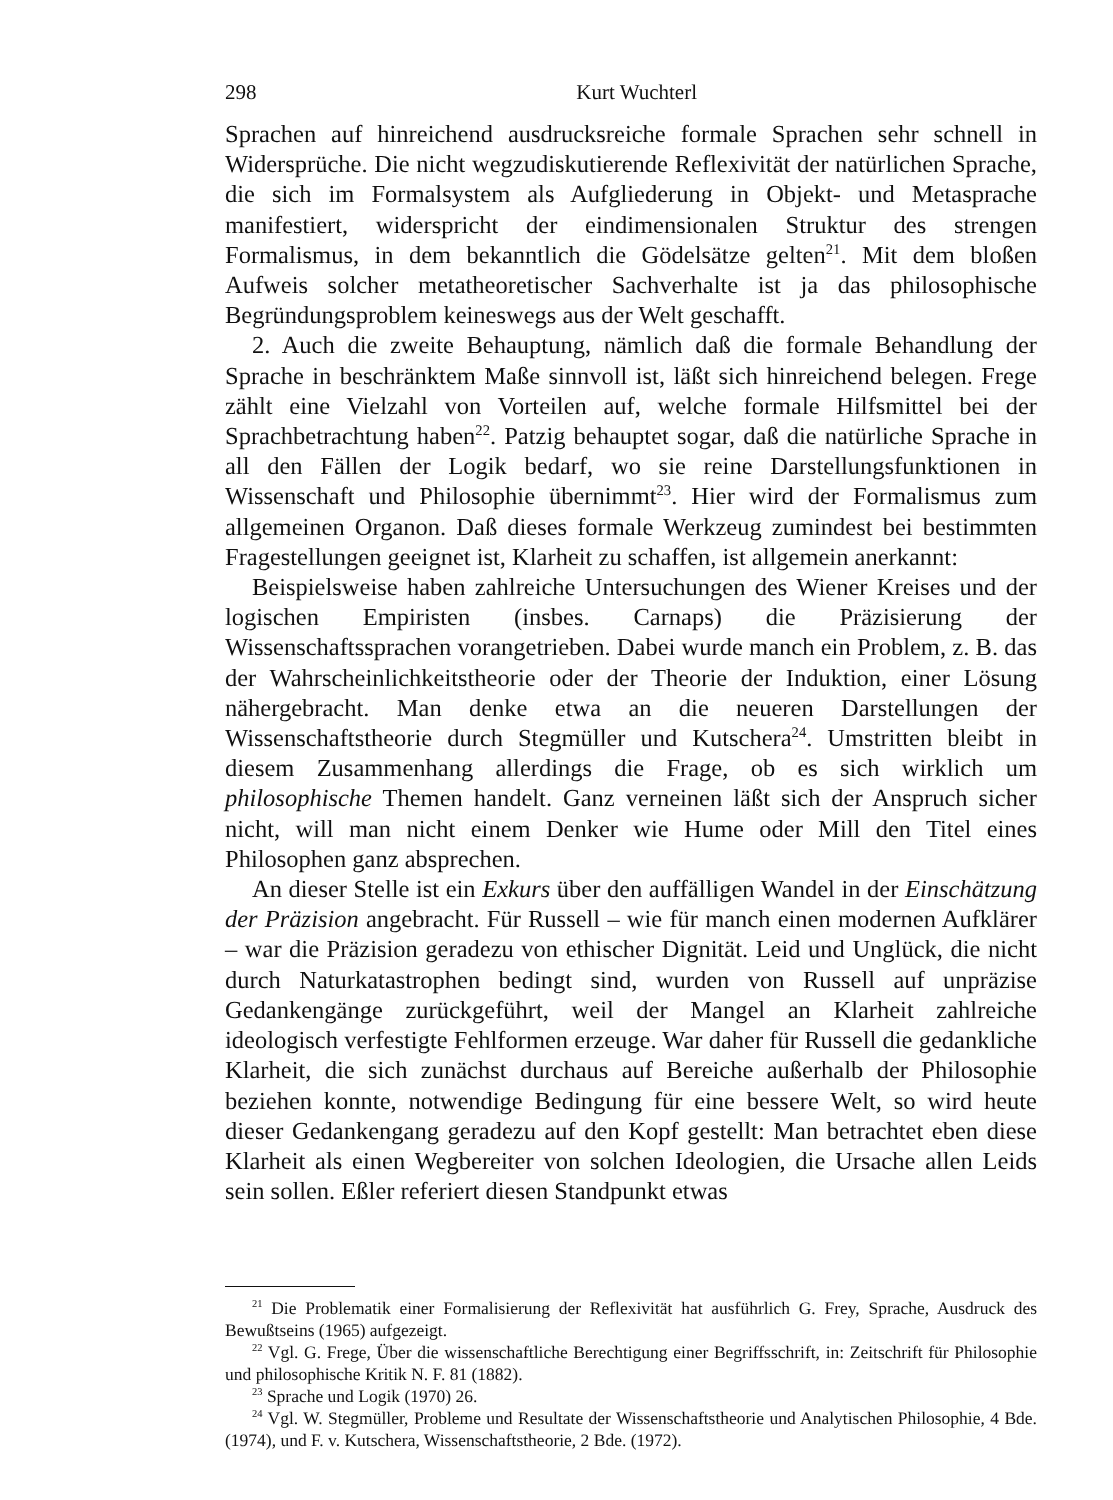298 Kurt Wuchterl
Sprachen auf hinreichend ausdrucksreiche formale Sprachen sehr schnell in Widersprüche. Die nicht wegzudiskutierende Reflexivität der natürlichen Sprache, die sich im Formalsystem als Aufgliederung in Objekt- und Metasprache manifestiert, widerspricht der eindimensionalen Struktur des strengen Formalismus, in dem bekanntlich die Gödelsätze gelten<sup>21</sup>. Mit dem bloßen Aufweis solcher metatheoretischer Sachverhalte ist ja das philosophische Begründungsproblem keineswegs aus der Welt geschafft.
2. Auch die zweite Behauptung, nämlich daß die formale Behandlung der Sprache in beschränktem Maße sinnvoll ist, läßt sich hinreichend belegen. Frege zählt eine Vielzahl von Vorteilen auf, welche formale Hilfsmittel bei der Sprachbetrachtung haben<sup>22</sup>. Patzig behauptet sogar, daß die natürliche Sprache in all den Fällen der Logik bedarf, wo sie reine Darstellungsfunktionen in Wissenschaft und Philosophie übernimmt<sup>23</sup>. Hier wird der Formalismus zum allgemeinen Organon. Daß dieses formale Werkzeug zumindest bei bestimmten Fragestellungen geeignet ist, Klarheit zu schaffen, ist allgemein anerkannt:
Beispielsweise haben zahlreiche Untersuchungen des Wiener Kreises und der logischen Empiristen (insbes. Carnaps) die Präzisierung der Wissenschaftssprachen vorangetrieben. Dabei wurde manch ein Problem, z. B. das der Wahrscheinlichkeitstheorie oder der Theorie der Induktion, einer Lösung nähergebracht. Man denke etwa an die neueren Darstellungen der Wissenschaftstheorie durch Stegmüller und Kutschera<sup>24</sup>. Umstritten bleibt in diesem Zusammenhang allerdings die Frage, ob es sich wirklich um philosophische Themen handelt. Ganz verneinen läßt sich der Anspruch sicher nicht, will man nicht einem Denker wie Hume oder Mill den Titel eines Philosophen ganz absprechen.
An dieser Stelle ist ein Exkurs über den auffälligen Wandel in der Einschätzung der Präzision angebracht. Für Russell – wie für manch einen modernen Aufklärer – war die Präzision geradezu von ethischer Dignität. Leid und Unglück, die nicht durch Naturkatastrophen bedingt sind, wurden von Russell auf unpräzise Gedankengänge zurückgeführt, weil der Mangel an Klarheit zahlreiche ideologisch verfestigte Fehlformen erzeuge. War daher für Russell die gedankliche Klarheit, die sich zunächst durchaus auf Bereiche außerhalb der Philosophie beziehen konnte, notwendige Bedingung für eine bessere Welt, so wird heute dieser Gedankengang geradezu auf den Kopf gestellt: Man betrachtet eben diese Klarheit als einen Wegbereiter von solchen Ideologien, die Ursache allen Leids sein sollen. Eßler referiert diesen Standpunkt etwas
<sup>21</sup> Die Problematik einer Formalisierung der Reflexivität hat ausführlich G. Frey, Sprache, Ausdruck des Bewußtseins (1965) aufgezeigt.
<sup>22</sup> Vgl. G. Frege, Über die wissenschaftliche Berechtigung einer Begriffsschrift, in: Zeitschrift für Philosophie und philosophische Kritik N. F. 81 (1882).
<sup>23</sup> Sprache und Logik (1970) 26.
<sup>24</sup> Vgl. W. Stegmüller, Probleme und Resultate der Wissenschaftstheorie und Analytischen Philosophie, 4 Bde. (1974), und F. v. Kutschera, Wissenschaftstheorie, 2 Bde. (1972).